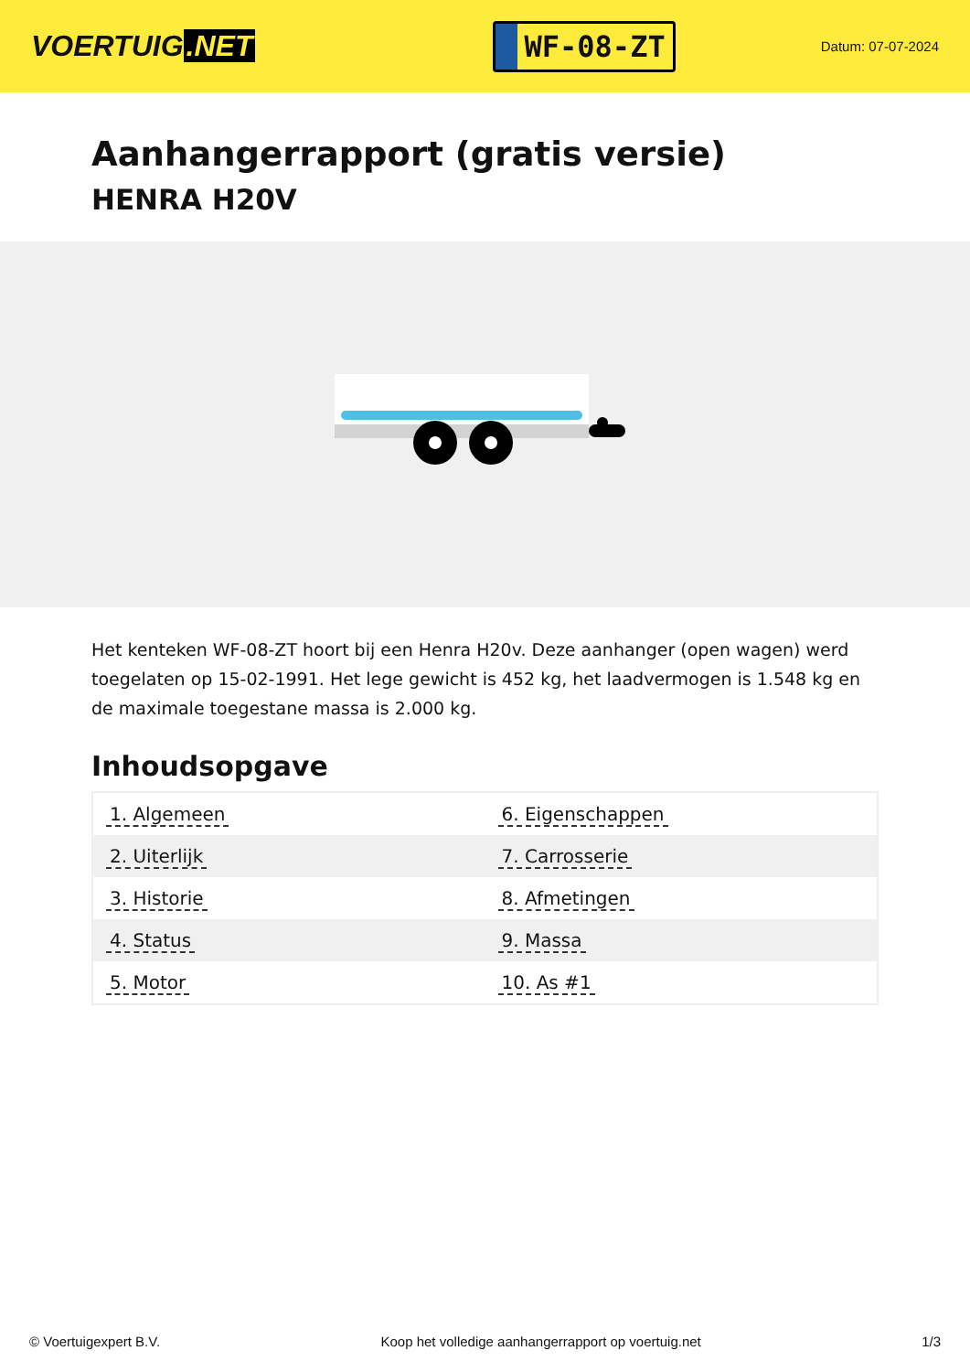VOERTUIG.NET
WF-08-ZT
Datum: 07-07-2024
Aanhangerrapport (gratis versie)
HENRA H20V
Het kenteken WF-08-ZT hoort bij een Henra H20v. Deze aanhanger (open wagen) werd toegelaten op 15-02-1991. Het lege gewicht is 452 kg, het laadvermogen is 1.548 kg en de maximale toegestane massa is 2.000 kg.
Inhoudsopgave
| 1. Algemeen | 6. Eigenschappen |
| 2. Uiterlijk | 7. Carrosserie |
| 3. Historie | 8. Afmetingen |
| 4. Status | 9. Massa |
| 5. Motor | 10. As #1 |
© Voertuigexpert B.V. Koop het volledige aanhangerrapport op voertuig.net 1/3